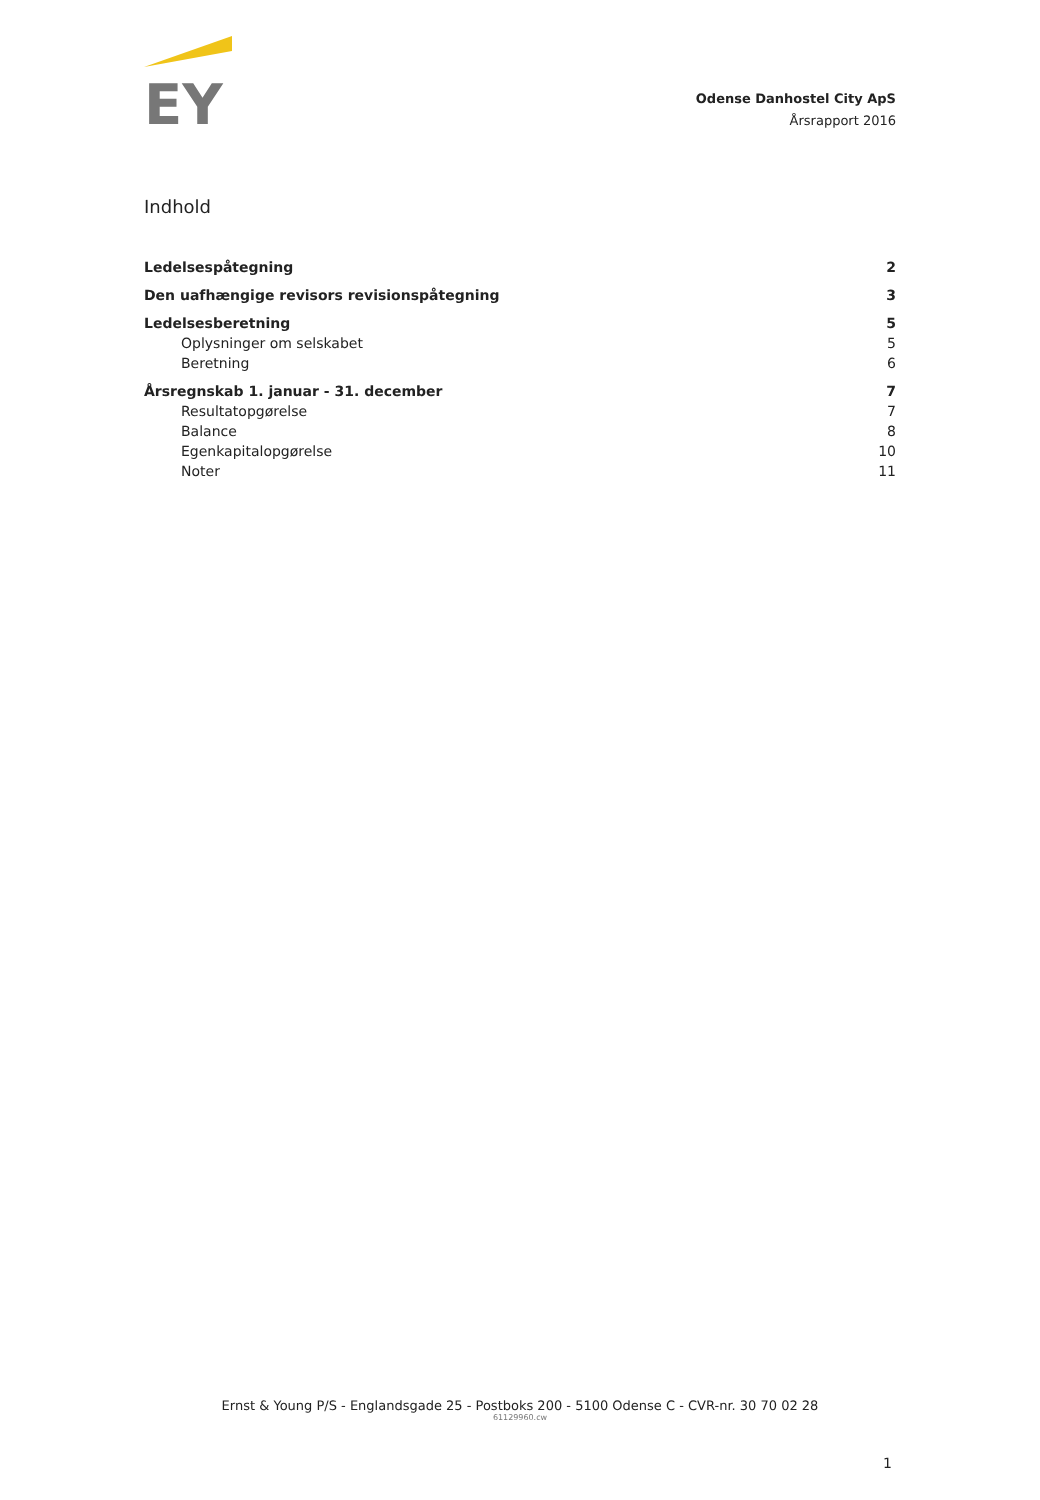EY
Odense Danhostel City ApS
Årsrapport 2016
Indhold
Ledelsespåtegning 2
Den uafhængige revisors revisionspåtegning 3
Ledelsesberetning 5
Oplysninger om selskabet 5
Beretning 6
Årsregnskab 1. januar - 31. december 7
Resultatopgørelse 7
Balance 8
Egenkapitalopgørelse 10
Noter 11
Ernst & Young P/S - Englandsgade 25 - Postboks 200 - 5100 Odense C - CVR-nr. 30 70 02 28
61129960.cw
1